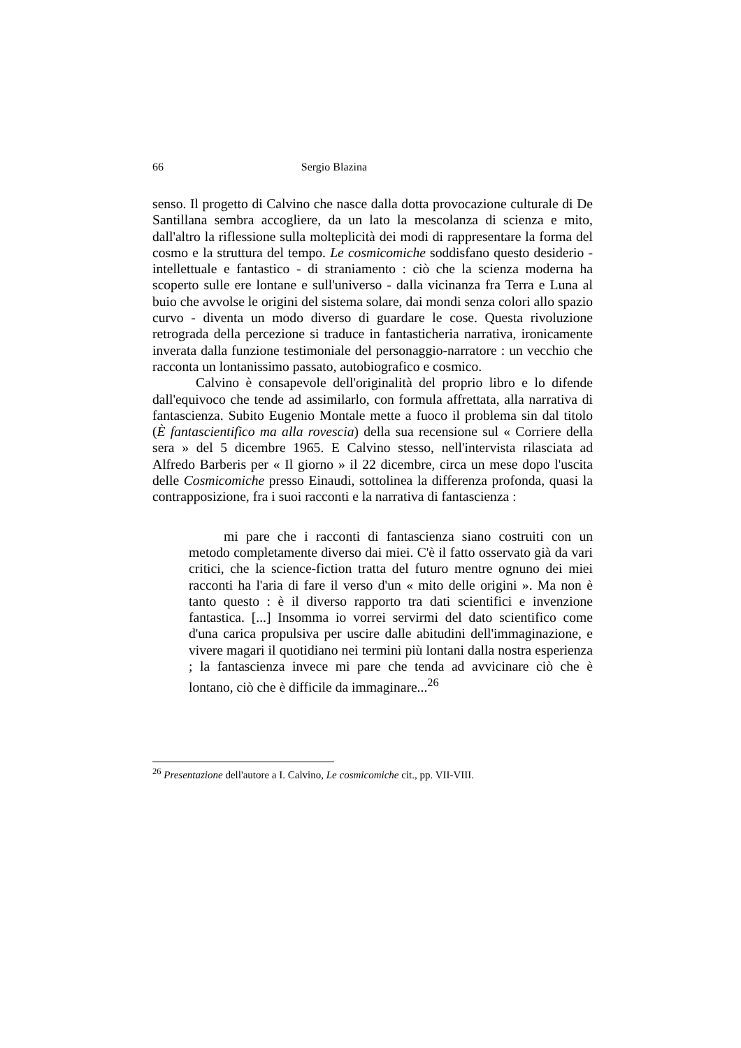66 Sergio Blazina
senso. Il progetto di Calvino che nasce dalla dotta provocazione culturale di De Santillana sembra accogliere, da un lato la mescolanza di scienza e mito, dall'altro la riflessione sulla molteplicità dei modi di rappresentare la forma del cosmo e la struttura del tempo. Le cosmicomiche soddisfano questo desiderio - intellettuale e fantastico - di straniamento : ciò che la scienza moderna ha scoperto sulle ere lontane e sull'universo - dalla vicinanza fra Terra e Luna al buio che avvolse le origini del sistema solare, dai mondi senza colori allo spazio curvo - diventa un modo diverso di guardare le cose. Questa rivoluzione retrograda della percezione si traduce in fantasticheria narrativa, ironicamente inverata dalla funzione testimoniale del personaggio-narratore : un vecchio che racconta un lontanissimo passato, autobiografico e cosmico.
Calvino è consapevole dell'originalità del proprio libro e lo difende dall'equivoco che tende ad assimilarlo, con formula affrettata, alla narrativa di fantascienza. Subito Eugenio Montale mette a fuoco il problema sin dal titolo (È fantascientifico ma alla rovescia) della sua recensione sul « Corriere della sera » del 5 dicembre 1965. E Calvino stesso, nell'intervista rilasciata ad Alfredo Barberis per « Il giorno » il 22 dicembre, circa un mese dopo l'uscita delle Cosmicomiche presso Einaudi, sottolinea la differenza profonda, quasi la contrapposizione, fra i suoi racconti e la narrativa di fantascienza :
mi pare che i racconti di fantascienza siano costruiti con un metodo completamente diverso dai miei. C'è il fatto osservato già da vari critici, che la science-fiction tratta del futuro mentre ognuno dei miei racconti ha l'aria di fare il verso d'un « mito delle origini ». Ma non è tanto questo : è il diverso rapporto tra dati scientifici e invenzione fantastica. [...] Insomma io vorrei servirmi del dato scientifico come d'una carica propulsiva per uscire dalle abitudini dell'immaginazione, e vivere magari il quotidiano nei termini più lontani dalla nostra esperienza ; la fantascienza invece mi pare che tenda ad avvicinare ciò che è lontano, ciò che è difficile da immaginare...<sup>26</sup>
<sup>26</sup> Presentazione dell'autore a I. Calvino, Le cosmicomiche cit., pp. VII-VIII.